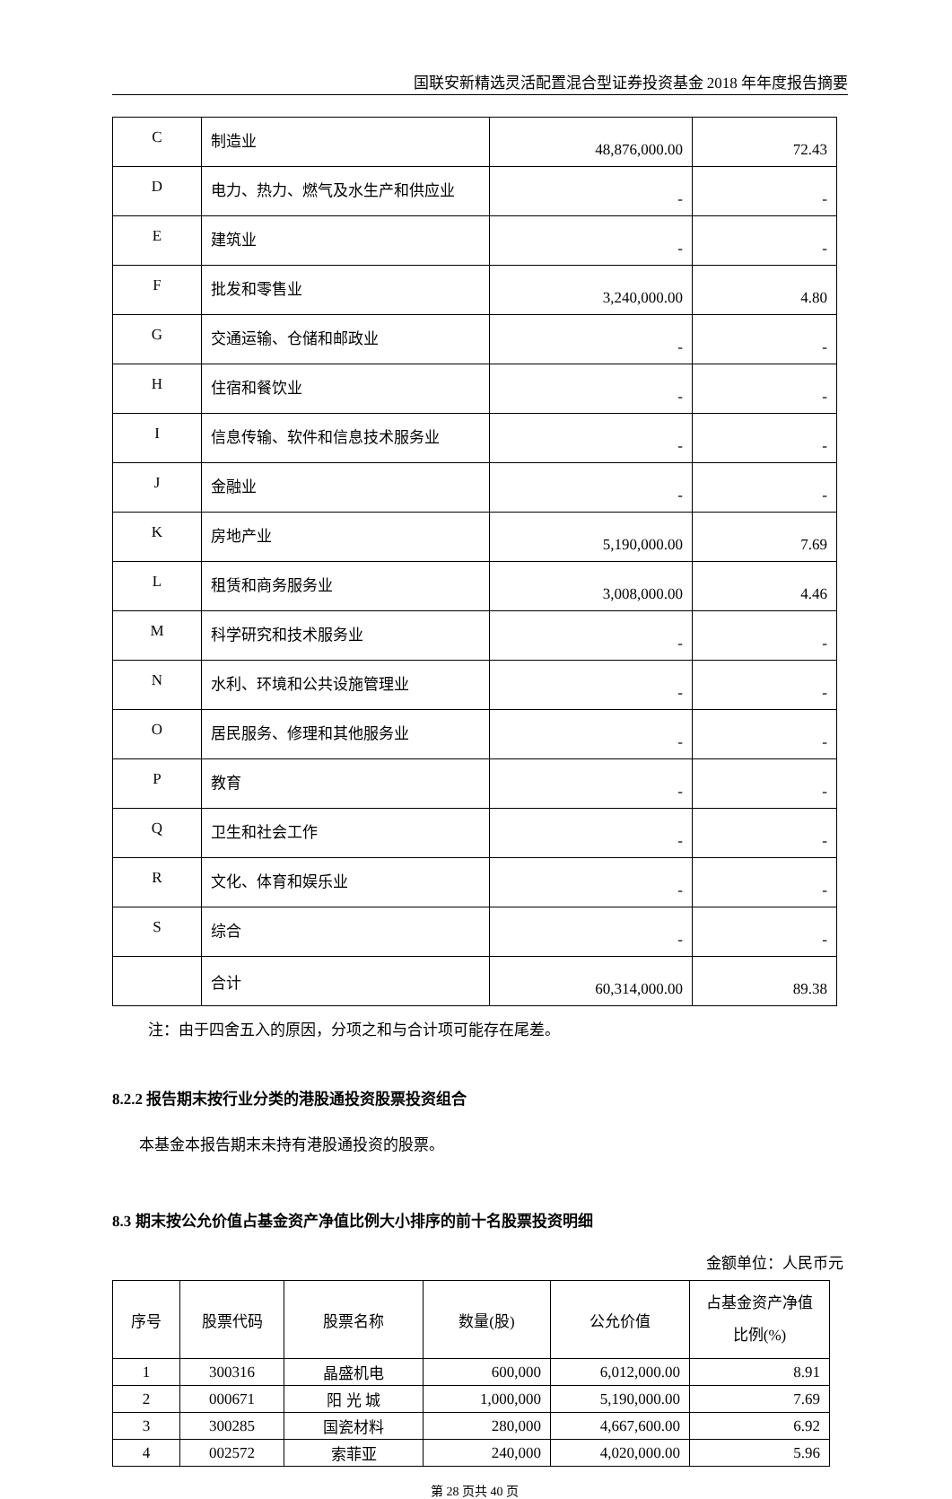国联安新精选灵活配置混合型证券投资基金 2018 年年度报告摘要
| C | 制造业 | 48,876,000.00 | 72.43 |
| D | 电力、热力、燃气及水生产和供应业 | - | - |
| E | 建筑业 | - | - |
| F | 批发和零售业 | 3,240,000.00 | 4.80 |
| G | 交通运输、仓储和邮政业 | - | - |
| H | 住宿和餐饮业 | - | - |
| I | 信息传输、软件和信息技术服务业 | - | - |
| J | 金融业 | - | - |
| K | 房地产业 | 5,190,000.00 | 7.69 |
| L | 租赁和商务服务业 | 3,008,000.00 | 4.46 |
| M | 科学研究和技术服务业 | - | - |
| N | 水利、环境和公共设施管理业 | - | - |
| O | 居民服务、修理和其他服务业 | - | - |
| P | 教育 | - | - |
| Q | 卫生和社会工作 | - | - |
| R | 文化、体育和娱乐业 | - | - |
| S | 综合 | - | - |
| | 合计 | 60,314,000.00 | 89.38 |
注：由于四舍五入的原因，分项之和与合计项可能存在尾差。
8.2.2 报告期末按行业分类的港股通投资股票投资组合
本基金本报告期末未持有港股通投资的股票。
8.3 期末按公允价值占基金资产净值比例大小排序的前十名股票投资明细
金额单位：人民币元
| 序号 | 股票代码 | 股票名称 | 数量(股) | 公允价值 | 占基金资产净值 比例(%) |
| --- | --- | --- | --- | --- | --- |
| 1 | 300316 | 晶盛机电 | 600,000 | 6,012,000.00 | 8.91 |
| 2 | 000671 | 阳 光 城 | 1,000,000 | 5,190,000.00 | 7.69 |
| 3 | 300285 | 国瓷材料 | 280,000 | 4,667,600.00 | 6.92 |
| 4 | 002572 | 索菲亚 | 240,000 | 4,020,000.00 | 5.96 |
第 28 页共 40 页